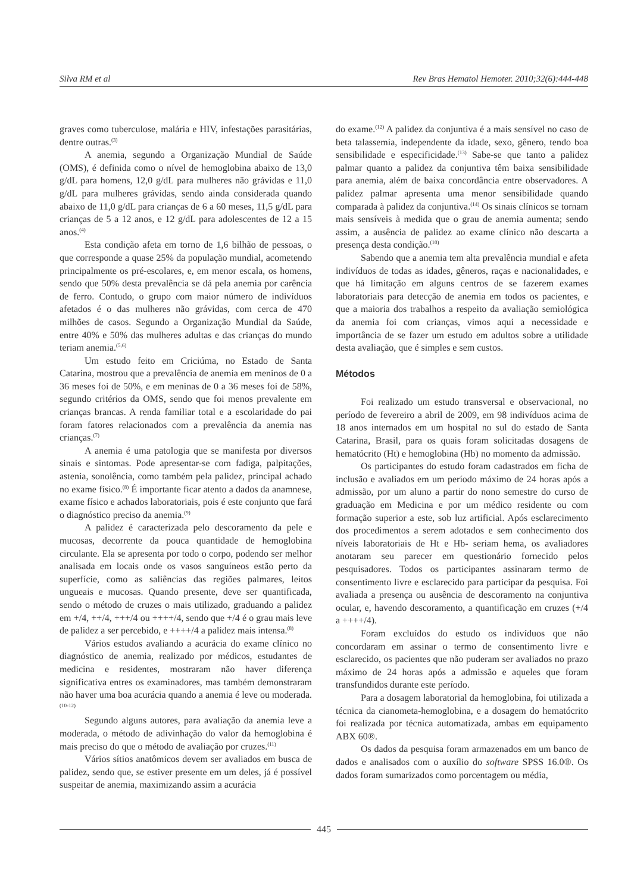Silva RM et al Rev Bras Hematol Hemoter. 2010;32(6):444-448
graves como tuberculose, malária e HIV, infestações parasitárias, dentre outras.<sup>(3)</sup>
A anemia, segundo a Organização Mundial de Saúde (OMS), é definida como o nível de hemoglobina abaixo de 13,0 g/dL para homens, 12,0 g/dL para mulheres não grávidas e 11,0 g/dL para mulheres grávidas, sendo ainda considerada quando abaixo de 11,0 g/dL para crianças de 6 a 60 meses, 11,5 g/dL para crianças de 5 a 12 anos, e 12 g/dL para adolescentes de 12 a 15 anos.<sup>(4)</sup>
Esta condição afeta em torno de 1,6 bilhão de pessoas, o que corresponde a quase 25% da população mundial, acometendo principalmente os pré-escolares, e, em menor escala, os homens, sendo que 50% desta prevalência se dá pela anemia por carência de ferro. Contudo, o grupo com maior número de indivíduos afetados é o das mulheres não grávidas, com cerca de 470 milhões de casos. Segundo a Organização Mundial da Saúde, entre 40% e 50% das mulheres adultas e das crianças do mundo teriam anemia.<sup>(5,6)</sup>
Um estudo feito em Criciúma, no Estado de Santa Catarina, mostrou que a prevalência de anemia em meninos de 0 a 36 meses foi de 50%, e em meninas de 0 a 36 meses foi de 58%, segundo critérios da OMS, sendo que foi menos prevalente em crianças brancas. A renda familiar total e a escolaridade do pai foram fatores relacionados com a prevalência da anemia nas crianças.<sup>(7)</sup>
A anemia é uma patologia que se manifesta por diversos sinais e sintomas. Pode apresentar-se com fadiga, palpitações, astenia, sonolência, como também pela palidez, principal achado no exame físico.<sup>(8)</sup> É importante ficar atento a dados da anamnese, exame físico e achados laboratoriais, pois é este conjunto que fará o diagnóstico preciso da anemia.<sup>(9)</sup>
A palidez é caracterizada pelo descoramento da pele e mucosas, decorrente da pouca quantidade de hemoglobina circulante. Ela se apresenta por todo o corpo, podendo ser melhor analisada em locais onde os vasos sanguíneos estão perto da superfície, como as saliências das regiões palmares, leitos ungueais e mucosas. Quando presente, deve ser quantificada, sendo o método de cruzes o mais utilizado, graduando a palidez em +/4, ++/4, +++/4 ou ++++/4, sendo que +/4 é o grau mais leve de palidez a ser percebido, e ++++/4 a palidez mais intensa.<sup>(8)</sup>
Vários estudos avaliando a acurácia do exame clínico no diagnóstico de anemia, realizado por médicos, estudantes de medicina e residentes, mostraram não haver diferença significativa entres os examinadores, mas também demonstraram não haver uma boa acurácia quando a anemia é leve ou moderada.<sup>(10-12)</sup>
Segundo alguns autores, para avaliação da anemia leve a moderada, o método de adivinhação do valor da hemoglobina é mais preciso do que o método de avaliação por cruzes.<sup>(11)</sup>
Vários sítios anatômicos devem ser avaliados em busca de palidez, sendo que, se estiver presente em um deles, já é possível suspeitar de anemia, maximizando assim a acurácia
do exame.<sup>(12)</sup> A palidez da conjuntiva é a mais sensível no caso de beta talassemia, independente da idade, sexo, gênero, tendo boa sensibilidade e especificidade.<sup>(13)</sup> Sabe-se que tanto a palidez palmar quanto a palidez da conjuntiva têm baixa sensibilidade para anemia, além de baixa concordância entre observadores. A palidez palmar apresenta uma menor sensibilidade quando comparada à palidez da conjuntiva.<sup>(14)</sup> Os sinais clínicos se tornam mais sensíveis à medida que o grau de anemia aumenta; sendo assim, a ausência de palidez ao exame clínico não descarta a presença desta condição.<sup>(10)</sup>
Sabendo que a anemia tem alta prevalência mundial e afeta indivíduos de todas as idades, gêneros, raças e nacionalidades, e que há limitação em alguns centros de se fazerem exames laboratoriais para detecção de anemia em todos os pacientes, e que a maioria dos trabalhos a respeito da avaliação semiológica da anemia foi com crianças, vimos aqui a necessidade e importância de se fazer um estudo em adultos sobre a utilidade desta avaliação, que é simples e sem custos.
Métodos
Foi realizado um estudo transversal e observacional, no período de fevereiro a abril de 2009, em 98 indivíduos acima de 18 anos internados em um hospital no sul do estado de Santa Catarina, Brasil, para os quais foram solicitadas dosagens de hematócrito (Ht) e hemoglobina (Hb) no momento da admissão.
Os participantes do estudo foram cadastrados em ficha de inclusão e avaliados em um período máximo de 24 horas após a admissão, por um aluno a partir do nono semestre do curso de graduação em Medicina e por um médico residente ou com formação superior a este, sob luz artificial. Após esclarecimento dos procedimentos a serem adotados e sem conhecimento dos níveis laboratoriais de Ht e Hb- seriam hema, os avaliadores anotaram seu parecer em questionário fornecido pelos pesquisadores. Todos os participantes assinaram termo de consentimento livre e esclarecido para participar da pesquisa. Foi avaliada a presença ou ausência de descoramento na conjuntiva ocular, e, havendo descoramento, a quantificação em cruzes (+/4 a ++++/4).
Foram excluídos do estudo os indivíduos que não concordaram em assinar o termo de consentimento livre e esclarecido, os pacientes que não puderam ser avaliados no prazo máximo de 24 horas após a admissão e aqueles que foram transfundidos durante este período.
Para a dosagem laboratorial da hemoglobina, foi utilizada a técnica da cianometa-hemoglobina, e a dosagem do hematócrito foi realizada por técnica automatizada, ambas em equipamento ABX 60®.
Os dados da pesquisa foram armazenados em um banco de dados e analisados com o auxílio do software SPSS 16.0®. Os dados foram sumarizados como porcentagem ou média,
445